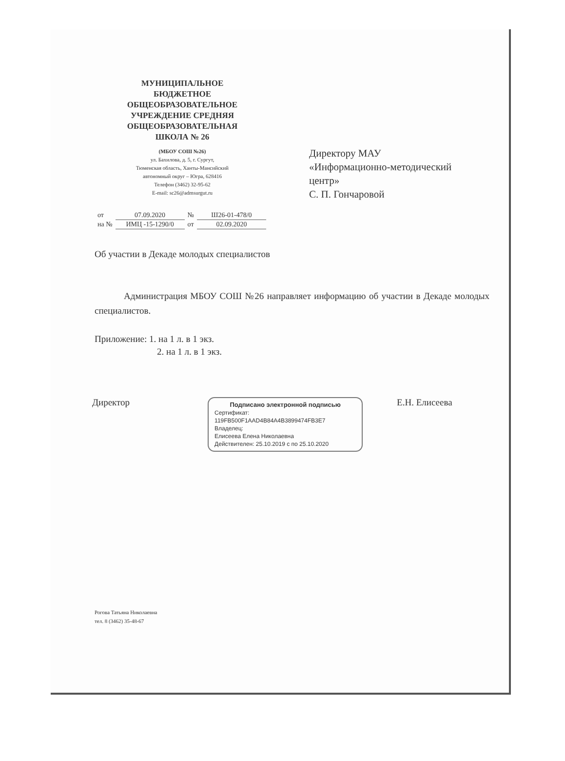МУНИЦИПАЛЬНОЕ БЮДЖЕТНОЕ ОБЩЕОБРАЗОВАТЕЛЬНОЕ УЧРЕЖДЕНИЕ СРЕДНЯЯ ОБЩЕОБРАЗОВАТЕЛЬНАЯ ШКОЛА № 26
(МБОУ СОШ №26)
ул. Бахилова, д. 5, г. Сургут,
Тюменская область, Ханты-Мансийский
автономный округ – Югра, 628416
Телефон (3462) 32-95-62
E-mail: sc26@admsurgut.ru
Директору МАУ
«Информационно-методический
центр»
С. П. Гончаровой
| от | 07.09.2020 | № | Ш26-01-478/0 |
| на № | ИМЦ -15-1290/0 | от | 02.09.2020 |
Об участии в Декаде молодых специалистов
Администрация МБОУ СОШ №26 направляет информацию об участии в Декаде молодых специалистов.
Приложение: 1. на 1 л. в 1 экз.
2. на 1 л. в 1 экз.
Директор
Подписано электронной подписью
Сертификат:
119FB500F1AAD4B84A4B3899474FB3E7
Владелец:
Елисеева Елена Николаевна
Действителен: 25.10.2019 с по 25.10.2020
Е.Н. Елисеева
Рогова Татьяна Николаевна
тел. 8 (3462) 35-48-67